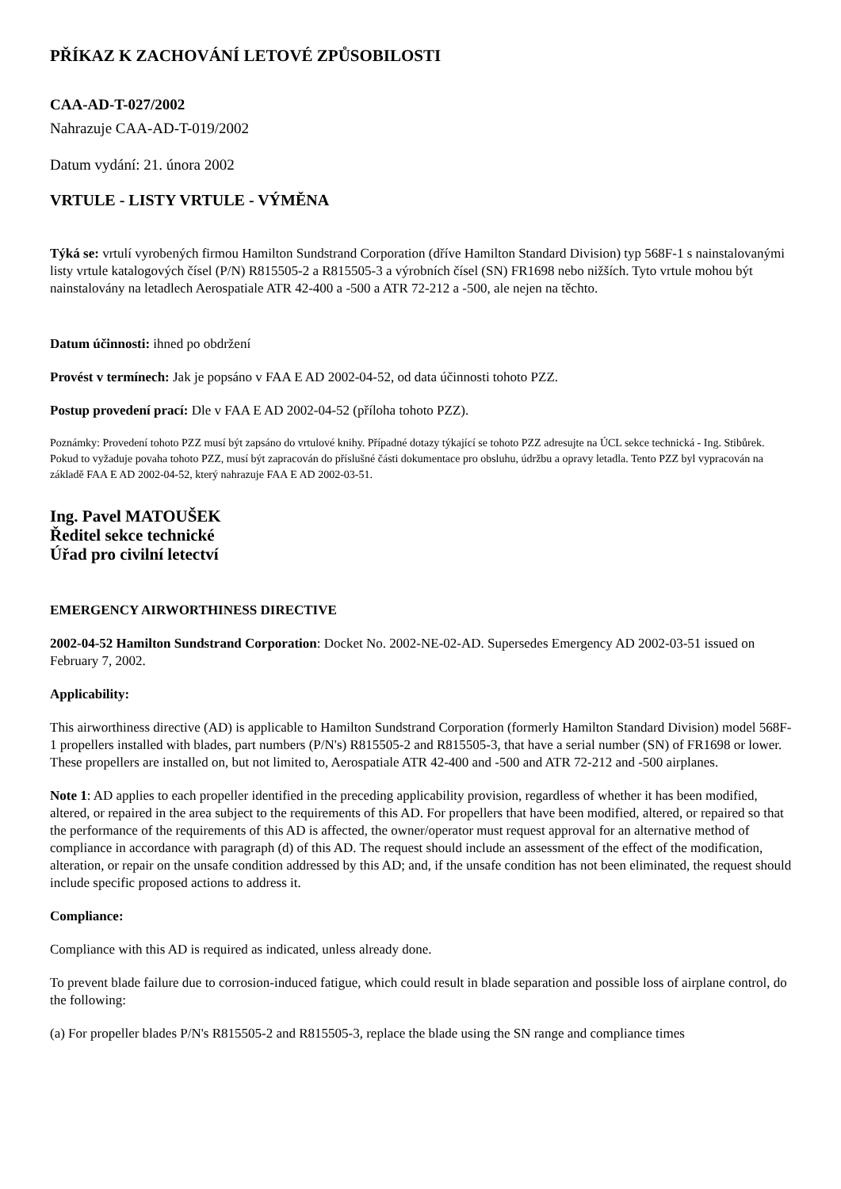PŘÍKAZ K ZACHOVÁNÍ LETOVÉ ZPŮSOBILOSTI
CAA-AD-T-027/2002
Nahrazuje CAA-AD-T-019/2002
Datum vydání: 21. února 2002
VRTULE - LISTY VRTULE - VÝMĚNA
Týká se: vrtulí vyrobených firmou Hamilton Sundstrand Corporation (dříve Hamilton Standard Division) typ 568F-1 s nainstalovanými listy vrtule katalogových čísel (P/N) R815505-2 a R815505-3 a výrobních čísel (SN) FR1698 nebo nižších. Tyto vrtule mohou být nainstalovány na letadlech Aerospatiale ATR 42-400 a -500 a ATR 72-212 a -500, ale nejen na těchto.
Datum účinnosti: ihned po obdržení
Provést v termínech: Jak je popsáno v FAA E AD 2002-04-52, od data účinnosti tohoto PZZ.
Postup provedení prací: Dle v FAA E AD 2002-04-52 (příloha tohoto PZZ).
Poznámky: Provedení tohoto PZZ musí být zapsáno do vrtulové knihy. Případné dotazy týkající se tohoto PZZ adresujte na ÚCL sekce technická - Ing. Stibůrek. Pokud to vyžaduje povaha tohoto PZZ, musí být zapracován do příslušné části dokumentace pro obsluhu, údržbu a opravy letadla. Tento PZZ byl vypracován na základě FAA E AD 2002-04-52, který nahrazuje FAA E AD 2002-03-51.
Ing. Pavel MATOUŠEK
Ředitel sekce technické
Úřad pro civilní letectví
EMERGENCY AIRWORTHINESS DIRECTIVE
2002-04-52 Hamilton Sundstrand Corporation: Docket No. 2002-NE-02-AD. Supersedes Emergency AD 2002-03-51 issued on February 7, 2002.
Applicability:
This airworthiness directive (AD) is applicable to Hamilton Sundstrand Corporation (formerly Hamilton Standard Division) model 568F-1 propellers installed with blades, part numbers (P/N's) R815505-2 and R815505-3, that have a serial number (SN) of FR1698 or lower. These propellers are installed on, but not limited to, Aerospatiale ATR 42-400 and -500 and ATR 72-212 and -500 airplanes.
Note 1: AD applies to each propeller identified in the preceding applicability provision, regardless of whether it has been modified, altered, or repaired in the area subject to the requirements of this AD. For propellers that have been modified, altered, or repaired so that the performance of the requirements of this AD is affected, the owner/operator must request approval for an alternative method of compliance in accordance with paragraph (d) of this AD. The request should include an assessment of the effect of the modification, alteration, or repair on the unsafe condition addressed by this AD; and, if the unsafe condition has not been eliminated, the request should include specific proposed actions to address it.
Compliance:
Compliance with this AD is required as indicated, unless already done.
To prevent blade failure due to corrosion-induced fatigue, which could result in blade separation and possible loss of airplane control, do the following:
(a) For propeller blades P/N's R815505-2 and R815505-3, replace the blade using the SN range and compliance times